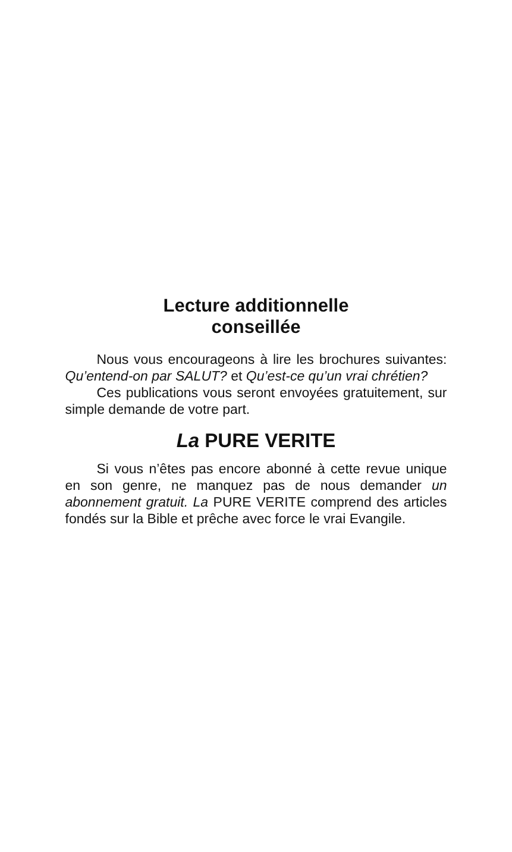Lecture additionnelle
conseillée
Nous vous encourageons à lire les brochures suivantes: Qu’entend-on par SALUT? et Qu’est-ce qu’un vrai chrétien?
Ces publications vous seront envoyées gratuitement, sur simple demande de votre part.
La PURE VERITE
Si vous n’êtes pas encore abonné à cette revue unique en son genre, ne manquez pas de nous demander un abonnement gratuit. La PURE VERITE comprend des articles fondés sur la Bible et prêche avec force le vrai Evangile.